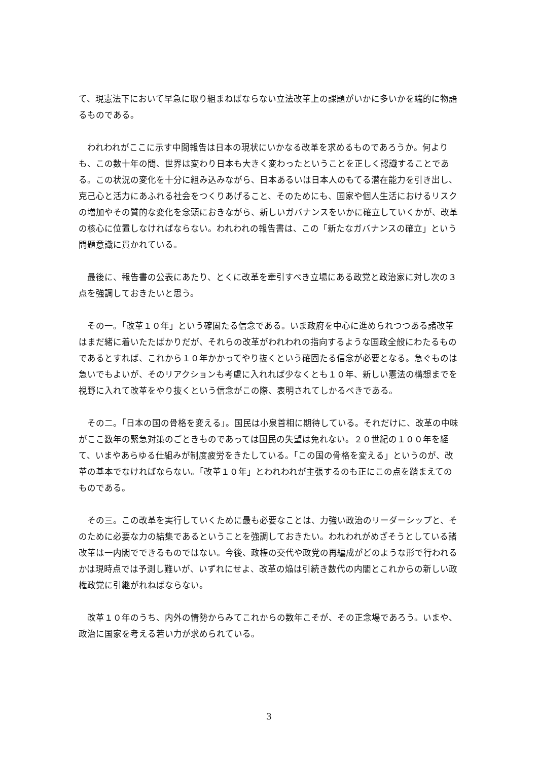て、現憲法下において早急に取り組まねばならない立法改革上の課題がいかに多いかを端的に物語るものである。
　われわれがここに示す中間報告は日本の現状にいかなる改革を求めるものであろうか。何よりも、この数十年の間、世界は変わり日本も大きく変わったということを正しく認識することである。この状況の変化を十分に組み込みながら、日本あるいは日本人のもてる潜在能力を引き出し、克己心と活力にあふれる社会をつくりあげること、そのためにも、国家や個人生活におけるリスクの増加やその質的な変化を念頭におきながら、新しいガバナンスをいかに確立していくかが、改革の核心に位置しなければならない。われわれの報告書は、この「新たなガバナンスの確立」という問題意識に貫かれている。
　最後に、報告書の公表にあたり、とくに改革を牽引すべき立場にある政党と政治家に対し次の３点を強調しておきたいと思う。
　その一。「改革１０年」という確固たる信念である。いま政府を中心に進められつつある諸改革はまだ緒に着いたたばかりだが、それらの改革がわれわれの指向するような国政全般にわたるものであるとすれば、これから１０年かかってやり抜くという確固たる信念が必要となる。急ぐものは急いでもよいが、そのリアクションも考慮に入れれば少なくとも１０年、新しい憲法の構想までを視野に入れて改革をやり抜くという信念がこの際、表明されてしかるべきである。
　その二。「日本の国の骨格を変える」。国民は小泉首相に期待している。それだけに、改革の中味がここ数年の緊急対策のごときものであっては国民の失望は免れない。２０世紀の１００年を経て、いまやあらゆる仕組みが制度疲労をきたしている。「この国の骨格を変える」というのが、改革の基本でなければならない。「改革１０年」とわれわれが主張するのも正にこの点を踏まえてのものである。
　その三。この改革を実行していくために最も必要なことは、力強い政治のリーダーシップと、そのために必要な力の結集であるということを強調しておきたい。われわれがめざそうとしている諸改革は一内閣でできるものではない。今後、政権の交代や政党の再編成がどのような形で行われるかは現時点では予測し難いが、いずれにせよ、改革の焔は引続き数代の内閣とこれからの新しい政権政党に引継がれねばならない。
　改革１０年のうち、内外の情勢からみてこれからの数年こそが、その正念場であろう。いまや、政治に国家を考える若い力が求められている。
3